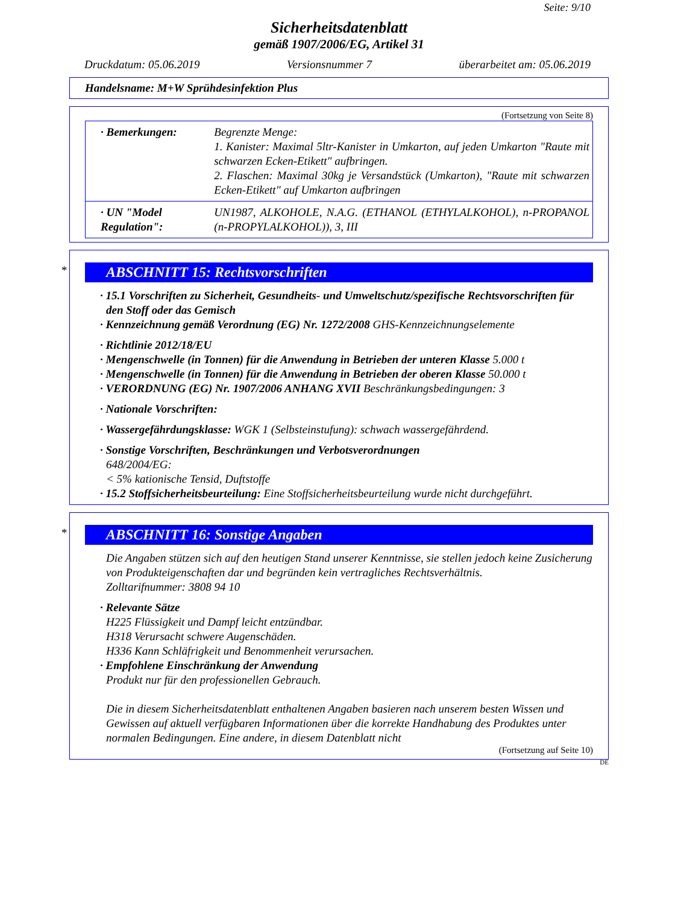Seite: 9/10
Sicherheitsdatenblatt
gemäß 1907/2006/EG, Artikel 31
Druckdatum: 05.06.2019 Versionsnummer 7 überarbeitet am: 05.06.2019
Handelsname: M+W Sprühdesinfektion Plus
(Fortsetzung von Seite 8)
| · Bemerkungen: | Begrenzte Menge: 1. Kanister: Maximal 5ltr-Kanister in Umkarton, auf jeden Umkarton "Raute mit schwarzen Ecken-Etikett" aufbringen. 2. Flaschen: Maximal 30kg je Versandstück (Umkarton), "Raute mit schwarzen Ecken-Etikett" auf Umkarton aufbringen |
| · UN "Model Regulation": | UN1987, ALKOHOLE, N.A.G. (ETHANOL (ETHYLALKOHOL), n-PROPANOL (n-PROPYLALKOHOL)), 3, III |
*
ABSCHNITT 15: Rechtsvorschriften
· 15.1 Vorschriften zu Sicherheit, Gesundheits- und Umweltschutz/spezifische Rechtsvorschriften für den Stoff oder das Gemisch
· Kennzeichnung gemäß Verordnung (EG) Nr. 1272/2008 GHS-Kennzeichnungselemente
· Richtlinie 2012/18/EU
· Mengenschwelle (in Tonnen) für die Anwendung in Betrieben der unteren Klasse 5.000 t
· Mengenschwelle (in Tonnen) für die Anwendung in Betrieben der oberen Klasse 50.000 t
· VERORDNUNG (EG) Nr. 1907/2006 ANHANG XVII Beschränkungsbedingungen: 3
· Nationale Vorschriften:
· Wassergefährdungsklasse: WGK 1 (Selbsteinstufung): schwach wassergefährdend.
· Sonstige Vorschriften, Beschränkungen und Verbotsverordnungen
648/2004/EG:
< 5% kationische Tensid, Duftstoffe
· 15.2 Stoffsicherheitsbeurteilung: Eine Stoffsicherheitsbeurteilung wurde nicht durchgeführt.
*
ABSCHNITT 16: Sonstige Angaben
Die Angaben stützen sich auf den heutigen Stand unserer Kenntnisse, sie stellen jedoch keine Zusicherung von Produkteigenschaften dar und begründen kein vertragliches Rechtsverhältnis.
Zolltarifnummer: 3808 94 10
· Relevante Sätze
H225 Flüssigkeit und Dampf leicht entzündbar.
H318 Verursacht schwere Augenschäden.
H336 Kann Schläfrigkeit und Benommenheit verursachen.
· Empfohlene Einschränkung der Anwendung
Produkt nur für den professionellen Gebrauch.
Die in diesem Sicherheitsdatenblatt enthaltenen Angaben basieren nach unserem besten Wissen und Gewissen auf aktuell verfügbaren Informationen über die korrekte Handhabung des Produktes unter normalen Bedingungen. Eine andere, in diesem Datenblatt nicht
(Fortsetzung auf Seite 10)
DE